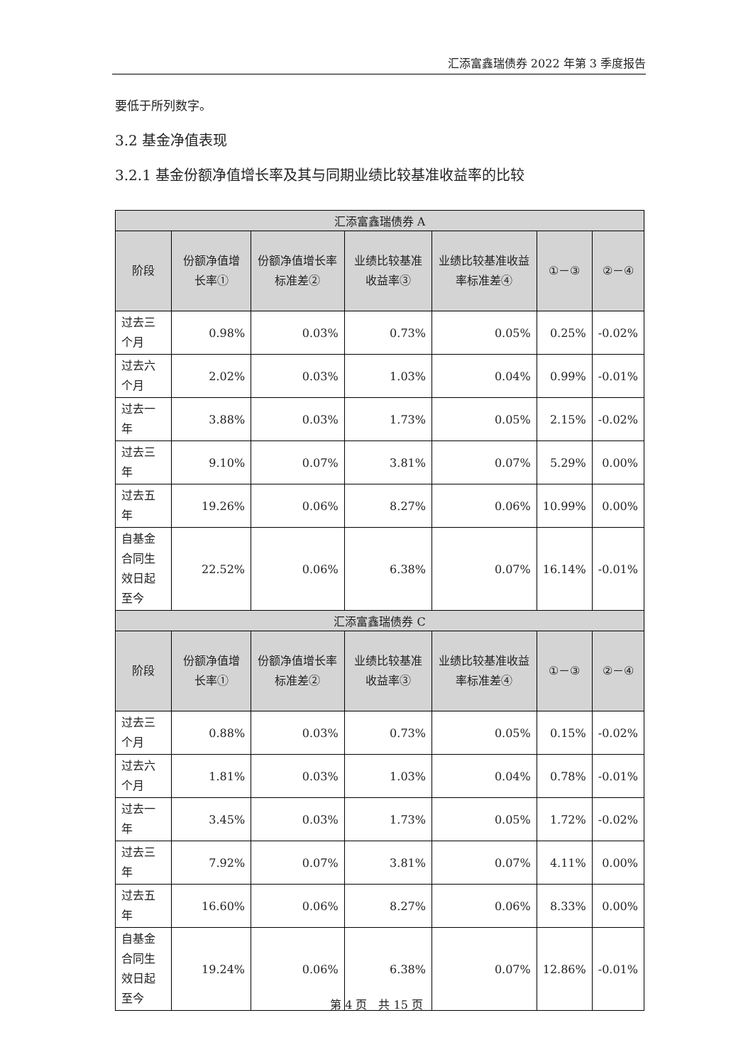汇添富鑫瑞债券 2022 年第 3 季度报告
要低于所列数字。
3.2 基金净值表现
3.2.1 基金份额净值增长率及其与同期业绩比较基准收益率的比较
| 汇添富鑫瑞债券 A | | | | | | |
| --- | --- | --- | --- | --- | --- | --- |
| 阶段 | 份额净值增长率① | 份额净值增长率标准差② | 业绩比较基准收益率③ | 业绩比较基准收益率标准差④ | ①－③ | ②－④ |
| 过去三个月 | 0.98% | 0.03% | 0.73% | 0.05% | 0.25% | -0.02% |
| 过去六个月 | 2.02% | 0.03% | 1.03% | 0.04% | 0.99% | -0.01% |
| 过去一年 | 3.88% | 0.03% | 1.73% | 0.05% | 2.15% | -0.02% |
| 过去三年 | 9.10% | 0.07% | 3.81% | 0.07% | 5.29% | 0.00% |
| 过去五年 | 19.26% | 0.06% | 8.27% | 0.06% | 10.99% | 0.00% |
| 自基金合同生效日起至今 | 22.52% | 0.06% | 6.38% | 0.07% | 16.14% | -0.01% |
| 汇添富鑫瑞债券 C | | | | | | |
| 阶段 | 份额净值增长率① | 份额净值增长率标准差② | 业绩比较基准收益率③ | 业绩比较基准收益率标准差④ | ①－③ | ②－④ |
| 过去三个月 | 0.88% | 0.03% | 0.73% | 0.05% | 0.15% | -0.02% |
| 过去六个月 | 1.81% | 0.03% | 1.03% | 0.04% | 0.78% | -0.01% |
| 过去一年 | 3.45% | 0.03% | 1.73% | 0.05% | 1.72% | -0.02% |
| 过去三年 | 7.92% | 0.07% | 3.81% | 0.07% | 4.11% | 0.00% |
| 过去五年 | 16.60% | 0.06% | 8.27% | 0.06% | 8.33% | 0.00% |
| 自基金合同生效日起至今 | 19.24% | 0.06% | 6.38% | 0.07% | 12.86% | -0.01% |
第 4 页　共 15 页